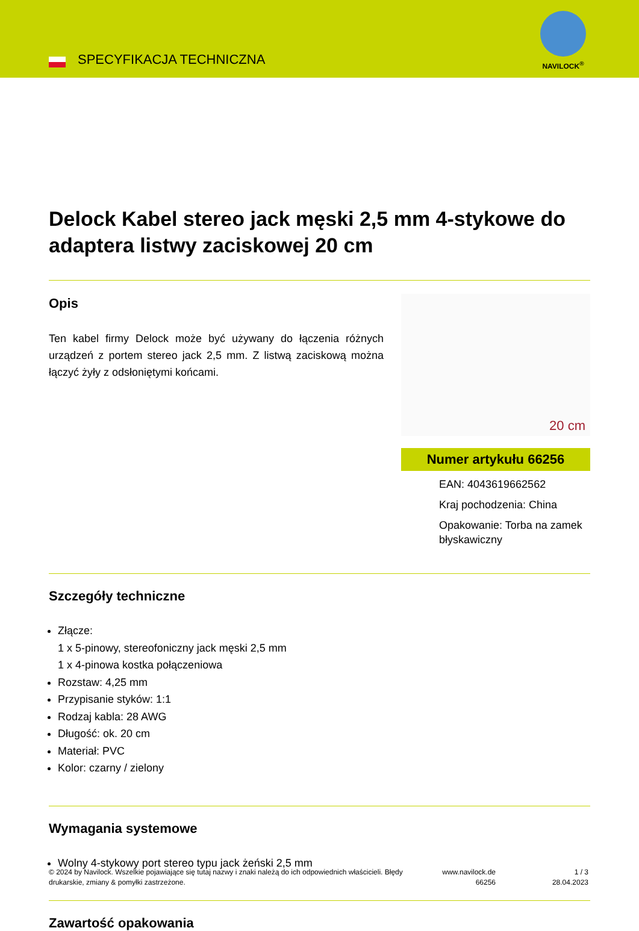SPECYFIKACJA TECHNICZNA
NAVILOCK<sup>®</sup>
Delock Kabel stereo jack męski 2,5 mm 4-stykowe do adaptera listwy zaciskowej 20 cm
Opis
Ten kabel firmy Delock może być używany do łączenia różnych urządzeń z portem stereo jack 2,5 mm. Z listwą zaciskową można łączyć żyły z odsłoniętymi końcami.
20 cm
Numer artykułu 66256
EAN: 4043619662562
Kraj pochodzenia: China
Opakowanie: Torba na zamek błyskawiczny
Szczegóły techniczne
Złącze:
1 x 5-pinowy, stereofoniczny jack męski 2,5 mm
1 x 4-pinowa kostka połączeniowa
Rozstaw: 4,25 mm
Przypisanie styków: 1:1
Rodzaj kabla: 28 AWG
Długość: ok. 20 cm
Materiał: PVC
Kolor: czarny / zielony
Wymagania systemowe
Wolny 4-stykowy port stereo typu jack żeński 2,5 mm
Zawartość opakowania
© 2024 by Navilock. Wszelkie pojawiające się tutaj nazwy i znaki należą do ich odpowiednich właścicieli. Błędy drukarskie, zmiany & pomyłki zastrzeżone.
www.navilock.de
66256
1 / 3
28.04.2023